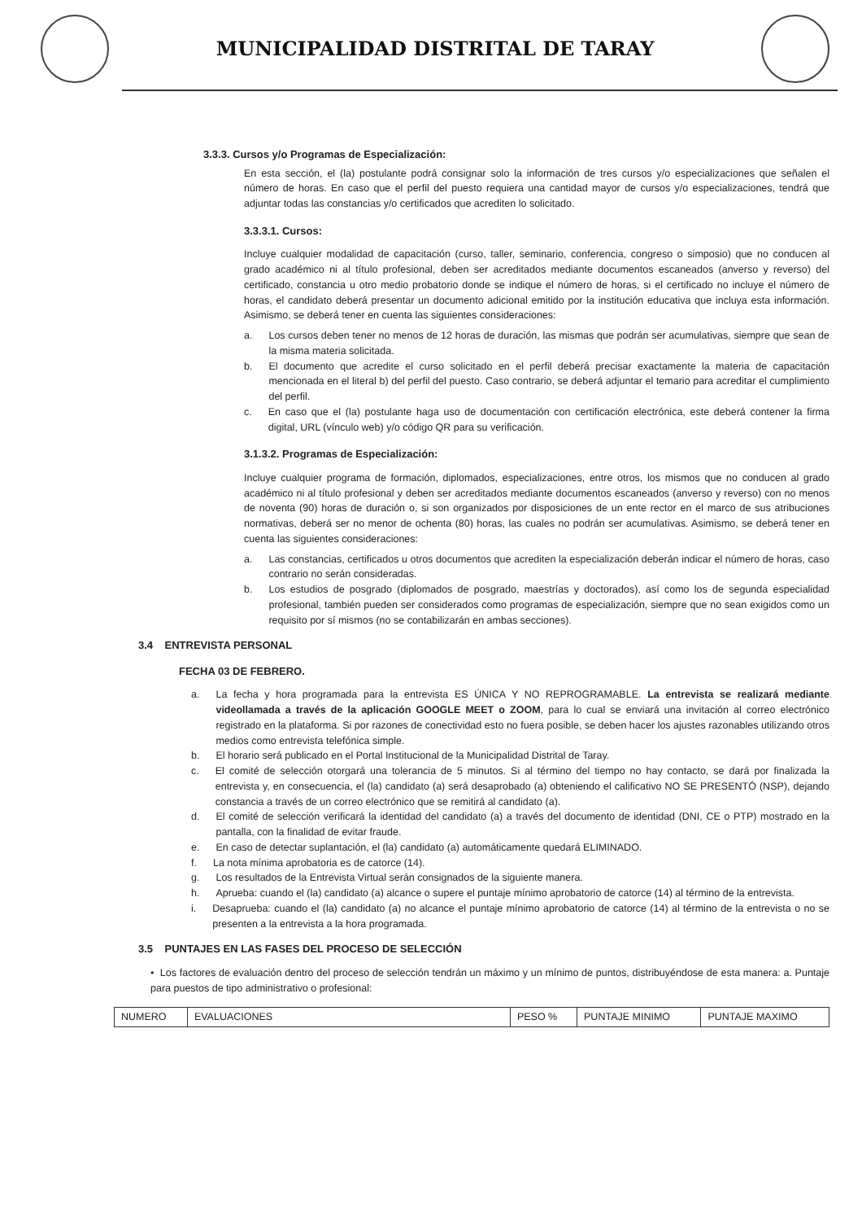MUNICIPALIDAD DISTRITAL DE TARAY
3.3.3. Cursos y/o Programas de Especialización:
En esta sección, el (la) postulante podrá consignar solo la información de tres cursos y/o especializaciones que señalen el número de horas. En caso que el perfil del puesto requiera una cantidad mayor de cursos y/o especializaciones, tendrá que adjuntar todas las constancias y/o certificados que acrediten lo solicitado.
3.3.3.1. Cursos:
Incluye cualquier modalidad de capacitación (curso, taller, seminario, conferencia, congreso o simposio) que no conducen al grado académico ni al título profesional, deben ser acreditados mediante documentos escaneados (anverso y reverso) del certificado, constancia u otro medio probatorio donde se indique el número de horas, si el certificado no incluye el número de horas, el candidato deberá presentar un documento adicional emitido por la institución educativa que incluya esta información. Asimismo, se deberá tener en cuenta las siguientes consideraciones:
a. Los cursos deben tener no menos de 12 horas de duración, las mismas que podrán ser acumulativas, siempre que sean de la misma materia solicitada.
b. El documento que acredite el curso solicitado en el perfil deberá precisar exactamente la materia de capacitación mencionada en el literal b) del perfil del puesto. Caso contrario, se deberá adjuntar el temario para acreditar el cumplimiento del perfil.
c. En caso que el (la) postulante haga uso de documentación con certificación electrónica, este deberá contener la firma digital, URL (vínculo web) y/o código QR para su verificación.
3.1.3.2. Programas de Especialización:
Incluye cualquier programa de formación, diplomados, especializaciones, entre otros, los mismos que no conducen al grado académico ni al título profesional y deben ser acreditados mediante documentos escaneados (anverso y reverso) con no menos de noventa (90) horas de duración o, si son organizados por disposiciones de un ente rector en el marco de sus atribuciones normativas, deberá ser no menor de ochenta (80) horas, las cuales no podrán ser acumulativas. Asimismo, se deberá tener en cuenta las siguientes consideraciones:
a. Las constancias, certificados u otros documentos que acrediten la especialización deberán indicar el número de horas, caso contrario no serán consideradas.
b. Los estudios de posgrado (diplomados de posgrado, maestrías y doctorados), así como los de segunda especialidad profesional, también pueden ser considerados como programas de especialización, siempre que no sean exigidos como un requisito por sí mismos (no se contabilizarán en ambas secciones).
3.4 ENTREVISTA PERSONAL
FECHA 03 DE FEBRERO.
a. La fecha y hora programada para la entrevista ES ÚNICA Y NO REPROGRAMABLE. La entrevista se realizará mediante videollamada a través de la aplicación GOOGLE MEET o ZOOM, para lo cual se enviará una invitación al correo electrónico registrado en la plataforma. Si por razones de conectividad esto no fuera posible, se deben hacer los ajustes razonables utilizando otros medios como entrevista telefónica simple.
b. El horario será publicado en el Portal Institucional de la Municipalidad Distrital de Taray.
c. El comité de selección otorgará una tolerancia de 5 minutos. Si al término del tiempo no hay contacto, se dará por finalizada la entrevista y, en consecuencia, el (la) candidato (a) será desaprobado (a) obteniendo el calificativo NO SE PRESENTÓ (NSP), dejando constancia a través de un correo electrónico que se remitirá al candidato (a).
d. El comité de selección verificará la identidad del candidato (a) a través del documento de identidad (DNI, CE o PTP) mostrado en la pantalla, con la finalidad de evitar fraude.
e. En caso de detectar suplantación, el (la) candidato (a) automáticamente quedará ELIMINADO.
f. La nota mínima aprobatoria es de catorce (14).
g. Los resultados de la Entrevista Virtual serán consignados de la siguiente manera.
h. Aprueba: cuando el (la) candidato (a) alcance o supere el puntaje mínimo aprobatorio de catorce (14) al término de la entrevista.
i. Desaprueba: cuando el (la) candidato (a) no alcance el puntaje mínimo aprobatorio de catorce (14) al término de la entrevista o no se presenten a la entrevista a la hora programada.
3.5 PUNTAJES EN LAS FASES DEL PROCESO DE SELECCIÓN
• Los factores de evaluación dentro del proceso de selección tendrán un máximo y un mínimo de puntos, distribuyéndose de esta manera: a. Puntaje para puestos de tipo administrativo o profesional:
| NUMERO | EVALUACIONES | PESO % | PUNTAJE MINIMO | PUNTAJE MAXIMO |